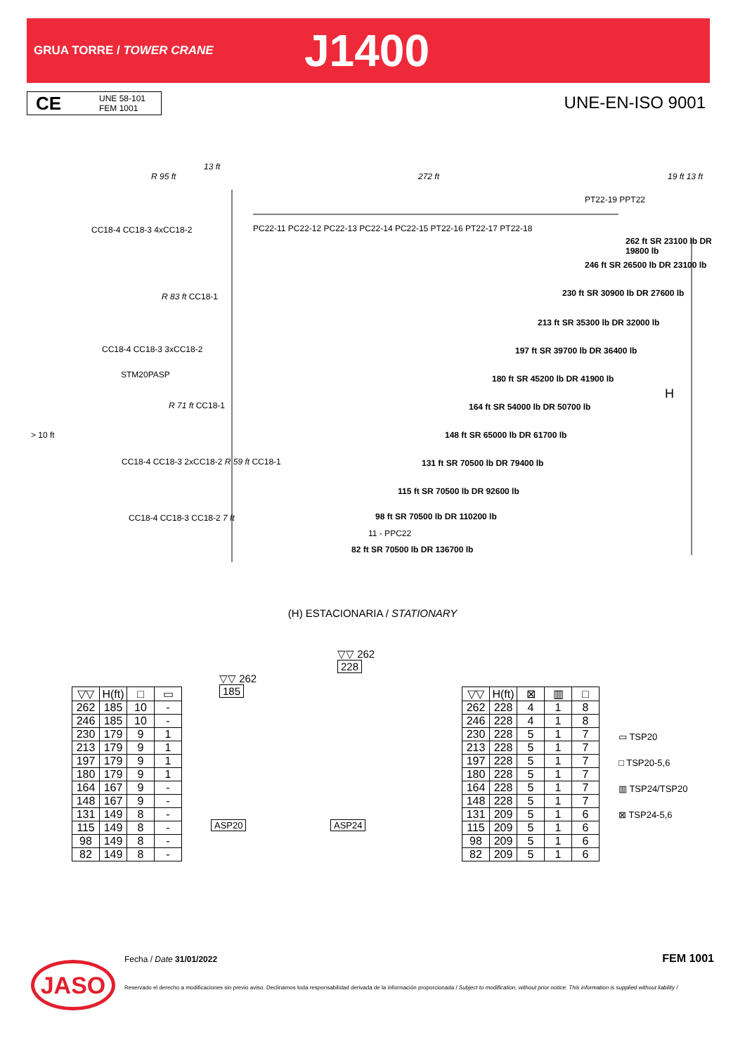GRUA TORRE / TOWER CRANE
J1400
CE
UNE 58-101
FEM 1001
UNE-EN-ISO 9001
13 ft
R 95 ft 272 ft
CC18-4 CC18-3 4xCC18-2
PC22-11 PC22-12 PC22-13 PC22-14 PC22-15 PT22-16 PT22-17 PT22-18
PT22-19 PPT22
262 ft SR 23100 lb DR 19800 lb
246 ft SR 26500 lb DR 23100 lb
230 ft SR 30900 lb DR 27600 lb
213 ft SR 35300 lb DR 32000 lb
197 ft SR 39700 lb DR 36400 lb
180 ft SR 45200 lb DR 41900 lb
164 ft SR 54000 lb DR 50700 lb
148 ft SR 65000 lb DR 61700 lb
131 ft SR 70500 lb DR 79400 lb
115 ft SR 70500 lb DR 92600 lb
98 ft SR 70500 lb DR 110200 lb
11 - PPC22
82 ft SR 70500 lb DR 136700 lb
R 83 ft CC18-1
CC18-4 CC18-3 3xCC18-2
STM20PASP
R 71 ft CC18-1
> 10 ft
CC18-4 CC18-3 2xCC18-2 R 59 ft CC18-1
CC18-4 CC18-3 CC18-2 7 ft
H
19 ft 13 ft
(H) ESTACIONARIA / STATIONARY
| ▽▽ | H(ft) | □ | ▭ |
| --- | --- | --- | --- |
| 262 | 185 | 10 | - |
| 246 | 185 | 10 | - |
| 230 | 179 | 9 | 1 |
| 213 | 179 | 9 | 1 |
| 197 | 179 | 9 | 1 |
| 180 | 179 | 9 | 1 |
| 164 | 167 | 9 | - |
| 148 | 167 | 9 | - |
| 131 | 149 | 8 | - |
| 115 | 149 | 8 | - |
| 98 | 149 | 8 | - |
| 82 | 149 | 8 | - |
▽▽ 262
185
ASP20
▽▽ 262
228
ASP24
| ▽▽ | H(ft) | ⊠ | ▥ | □ |
| --- | --- | --- | --- | --- |
| 262 | 228 | 4 | 1 | 8 |
| 246 | 228 | 4 | 1 | 8 |
| 230 | 228 | 5 | 1 | 7 |
| 213 | 228 | 5 | 1 | 7 |
| 197 | 228 | 5 | 1 | 7 |
| 180 | 228 | 5 | 1 | 7 |
| 164 | 228 | 5 | 1 | 7 |
| 148 | 228 | 5 | 1 | 7 |
| 131 | 209 | 5 | 1 | 6 |
| 115 | 209 | 5 | 1 | 6 |
| 98 | 209 | 5 | 1 | 6 |
| 82 | 209 | 5 | 1 | 6 |
▭ TSP20
□ TSP20-5,6
▥ TSP24/TSP20
⊠ TSP24-5,6
JASO
Fecha / Date 31/01/2022 FEM 1001
Reservado el derecho a modificaciones sin previo aviso. Declinamos toda responsabilidad derivada de la información proporcionada / Subject to modification, without prior notice. This information is supplied without liability /